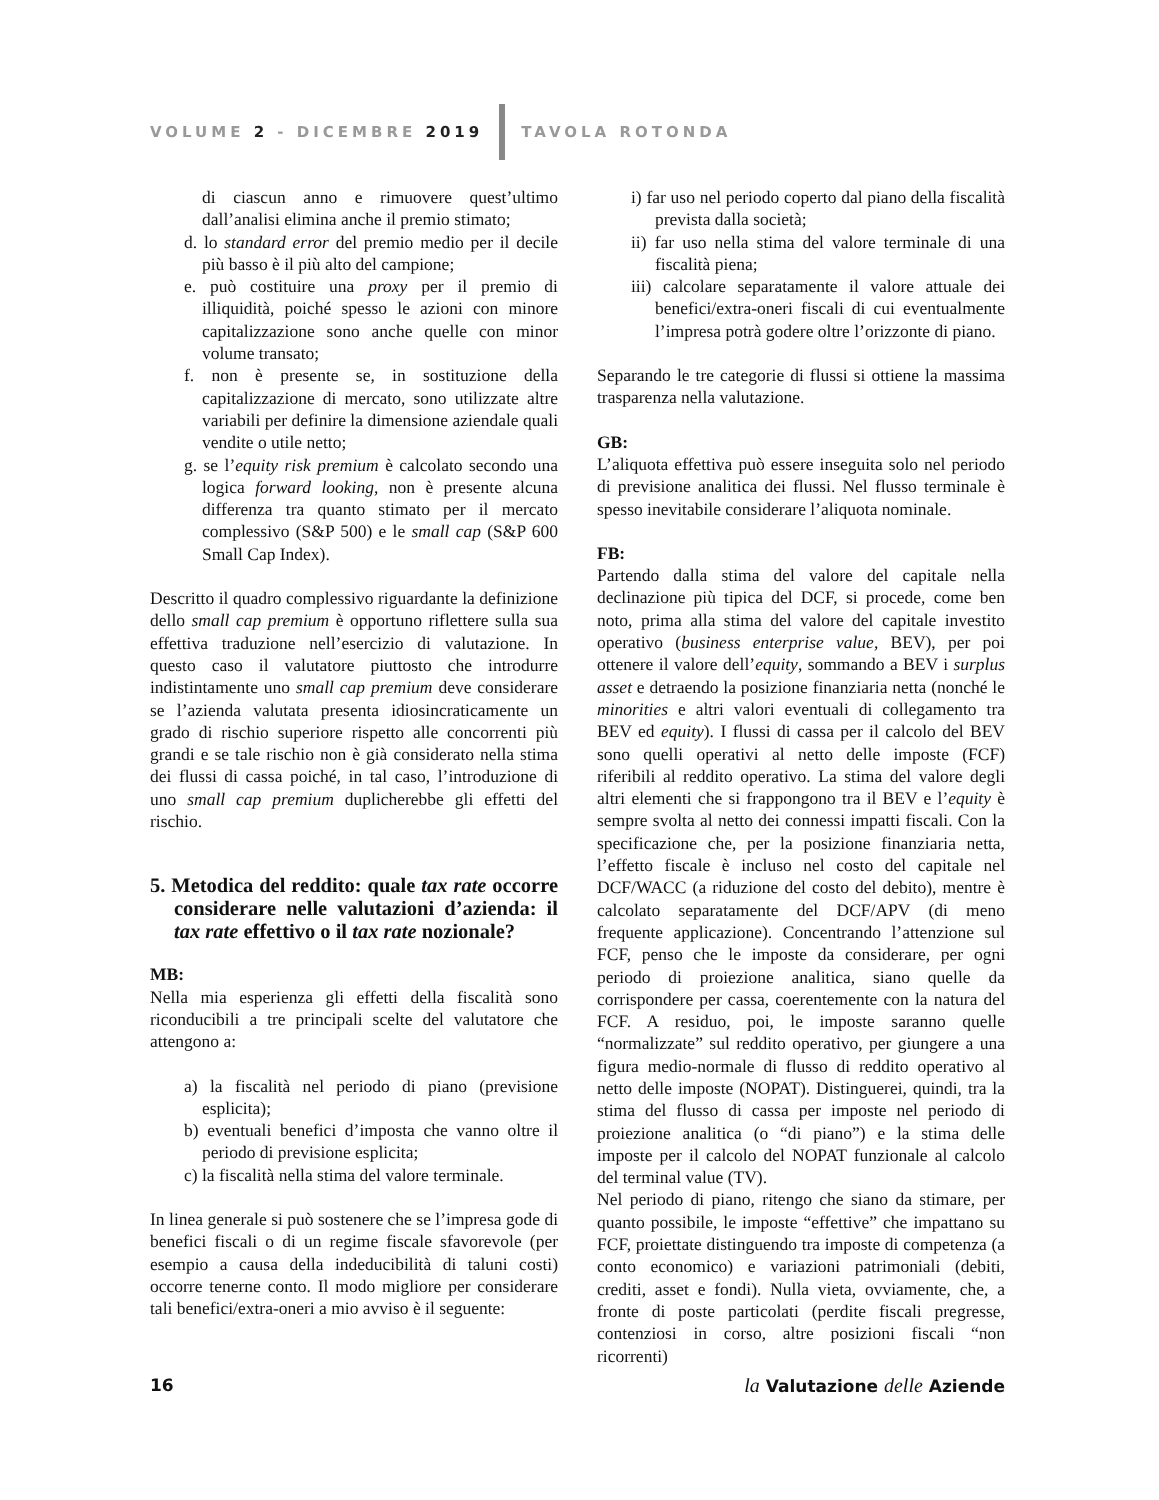VOLUME 2 - DICEMBRE 2019 TAVOLA ROTONDA
di ciascun anno e rimuovere quest’ultimo dall’analisi elimina anche il premio stimato;
d. lo standard error del premio medio per il decile più basso è il più alto del campione;
e. può costituire una proxy per il premio di illiquidità, poiché spesso le azioni con minore capitalizzazione sono anche quelle con minor volume transato;
f. non è presente se, in sostituzione della capitalizzazione di mercato, sono utilizzate altre variabili per definire la dimensione aziendale quali vendite o utile netto;
g. se l’equity risk premium è calcolato secondo una logica forward looking, non è presente alcuna differenza tra quanto stimato per il mercato complessivo (S&P 500) e le small cap (S&P 600 Small Cap Index).
Descritto il quadro complessivo riguardante la definizione dello small cap premium è opportuno riflettere sulla sua effettiva traduzione nell’esercizio di valutazione. In questo caso il valutatore piuttosto che introdurre indistintamente uno small cap premium deve considerare se l’azienda valutata presenta idiosincraticamente un grado di rischio superiore rispetto alle concorrenti più grandi e se tale rischio non è già considerato nella stima dei flussi di cassa poiché, in tal caso, l’introduzione di uno small cap premium duplicherebbe gli effetti del rischio.
5. Metodica del reddito: quale tax rate occorre considerare nelle valutazioni d’azienda: il tax rate effettivo o il tax rate nozionale?
MB:
Nella mia esperienza gli effetti della fiscalità sono riconducibili a tre principali scelte del valutatore che attengono a:
a) la fiscalità nel periodo di piano (previsione esplicita);
b) eventuali benefici d’imposta che vanno oltre il periodo di previsione esplicita;
c) la fiscalità nella stima del valore terminale.
In linea generale si può sostenere che se l’impresa gode di benefici fiscali o di un regime fiscale sfavorevole (per esempio a causa della indeducibilità di taluni costi) occorre tenerne conto. Il modo migliore per considerare tali benefici/extra-oneri a mio avviso è il seguente:
i) far uso nel periodo coperto dal piano della fiscalità prevista dalla società;
ii) far uso nella stima del valore terminale di una fiscalità piena;
iii) calcolare separatamente il valore attuale dei benefici/extra-oneri fiscali di cui eventualmente l’impresa potrà godere oltre l’orizzonte di piano.
Separando le tre categorie di flussi si ottiene la massima trasparenza nella valutazione.
GB:
L’aliquota effettiva può essere inseguita solo nel periodo di previsione analitica dei flussi. Nel flusso terminale è spesso inevitabile considerare l’aliquota nominale.
FB:
Partendo dalla stima del valore del capitale nella declinazione più tipica del DCF, si procede, come ben noto, prima alla stima del valore del capitale investito operativo (business enterprise value, BEV), per poi ottenere il valore dell’equity, sommando a BEV i surplus asset e detraendo la posizione finanziaria netta (nonché le minorities e altri valori eventuali di collegamento tra BEV ed equity). I flussi di cassa per il calcolo del BEV sono quelli operativi al netto delle imposte (FCF) riferibili al reddito operativo. La stima del valore degli altri elementi che si frappongono tra il BEV e l’equity è sempre svolta al netto dei connessi impatti fiscali. Con la specificazione che, per la posizione finanziaria netta, l’effetto fiscale è incluso nel costo del capitale nel DCF/WACC (a riduzione del costo del debito), mentre è calcolato separatamente del DCF/APV (di meno frequente applicazione). Concentrando l’attenzione sul FCF, penso che le imposte da considerare, per ogni periodo di proiezione analitica, siano quelle da corrispondere per cassa, coerentemente con la natura del FCF. A residuo, poi, le imposte saranno quelle “normalizzate” sul reddito operativo, per giungere a una figura medio-normale di flusso di reddito operativo al netto delle imposte (NOPAT). Distinguerei, quindi, tra la stima del flusso di cassa per imposte nel periodo di proiezione analitica (o “di piano”) e la stima delle imposte per il calcolo del NOPAT funzionale al calcolo del terminal value (TV).
Nel periodo di piano, ritengo che siano da stimare, per quanto possibile, le imposte “effettive” che impattano su FCF, proiettate distinguendo tra imposte di competenza (a conto economico) e variazioni patrimoniali (debiti, crediti, asset e fondi). Nulla vieta, ovviamente, che, a fronte di poste particolati (perdite fiscali pregresse, contenziosi in corso, altre posizioni fiscali “non ricorrenti)
16 la Valutazione delle Aziende